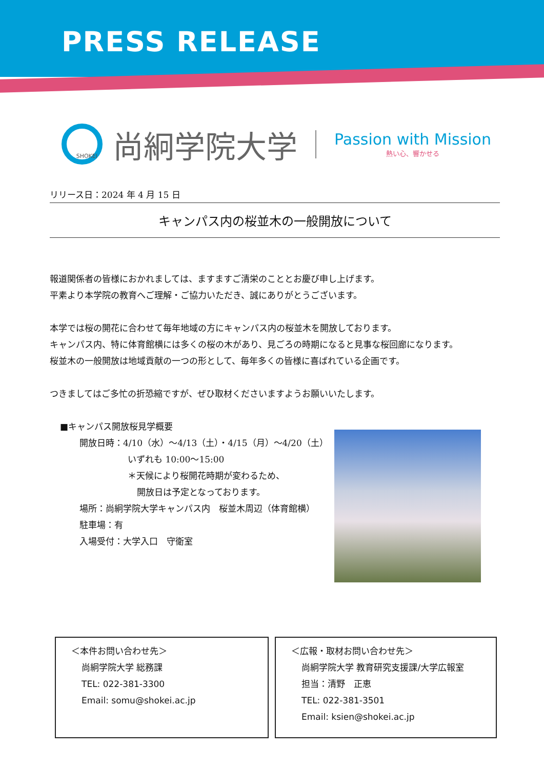PRESS RELEASE
SHOKEI
尚絅学院大学
Passion with Mission
熱い心、響かせる
リリース日：2024 年 4 月 15 日
キャンパス内の桜並木の一般開放について
報道関係者の皆様におかれましては、ますますご清栄のこととお慶び申し上げます。
平素より本学院の教育へご理解・ご協力いただき、誠にありがとうございます。
本学では桜の開花に合わせて毎年地域の方にキャンパス内の桜並木を開放しております。
キャンパス内、特に体育館横には多くの桜の木があり、見ごろの時期になると見事な桜回廊になります。
桜並木の一般開放は地域貢献の一つの形として、毎年多くの皆様に喜ばれている企画です。
つきましてはご多忙の折恐縮ですが、ぜひ取材くださいますようお願いいたします。
■キャンパス開放桜見学概要
開放日時：4/10（水）～4/13（土）・4/15（月）～4/20（土）
いずれも 10:00～15:00
＊天候により桜開花時期が変わるため、
開放日は予定となっております。
場所：尚絅学院大学キャンパス内　桜並木周辺（体育館横）
駐車場：有
入場受付：大学入口　守衛室
＜本件お問い合わせ先＞
尚絅学院大学 総務課
TEL: 022-381-3300
Email: somu@shokei.ac.jp
＜広報・取材お問い合わせ先＞
尚絅学院大学 教育研究支援課/大学広報室
担当：清野　正恵
TEL: 022-381-3501
Email: ksien@shokei.ac.jp